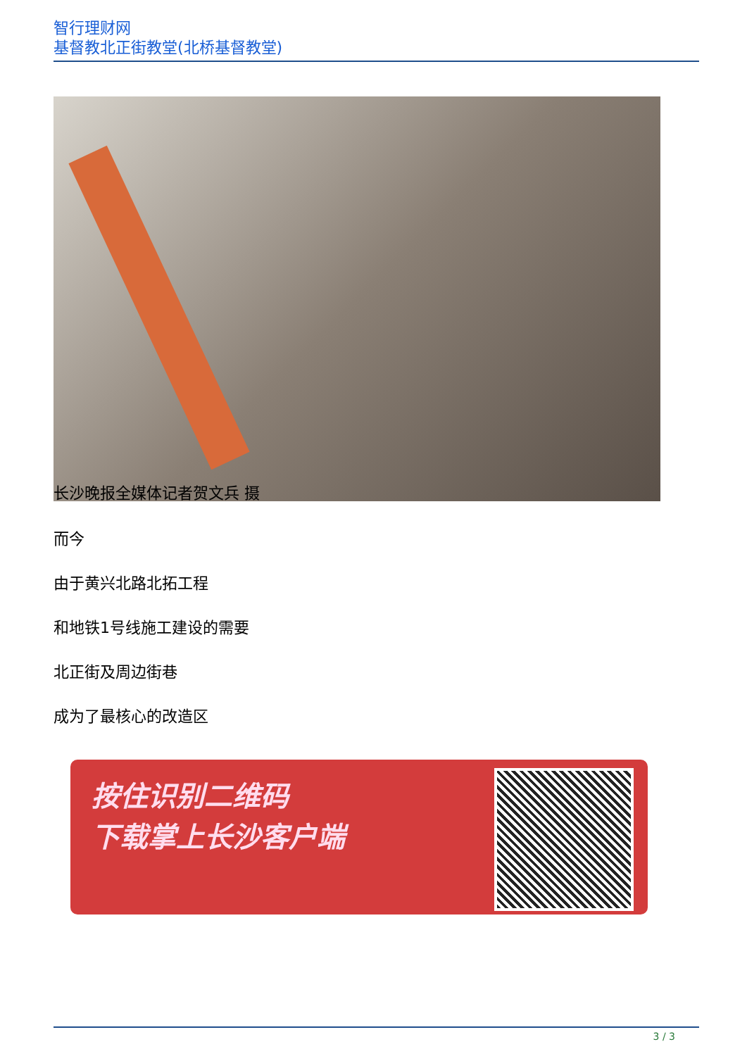智行理财网
基督教北正街教堂(北桥基督教堂)
长沙晚报全媒体记者贺文兵 摄
而今
由于黄兴北路北拓工程
和地铁1号线施工建设的需要
北正街及周边街巷
成为了最核心的改造区
按住识别二维码
下载掌上长沙客户端
3 / 3